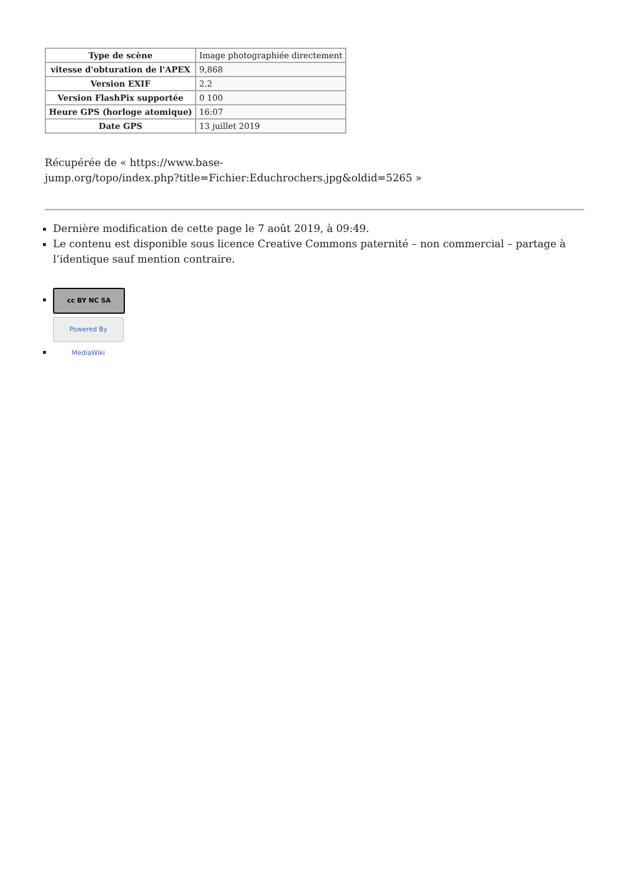| Type de scène | Image photographiée directement |
| vitesse d'obturation de l'APEX | 9,868 |
| Version EXIF | 2.2 |
| Version FlashPix supportée | 0 100 |
| Heure GPS (horloge atomique) | 16:07 |
| Date GPS | 13 juillet 2019 |
Récupérée de « https://www.base-
jump.org/topo/index.php?title=Fichier:Educhrochers.jpg&oldid=5265 »
Dernière modification de cette page le 7 août 2019, à 09:49.
Le contenu est disponible sous licence Creative Commons paternité – non commercial – partage à l’identique sauf mention contraire.
cc BY NC SA
Powered By MediaWiki